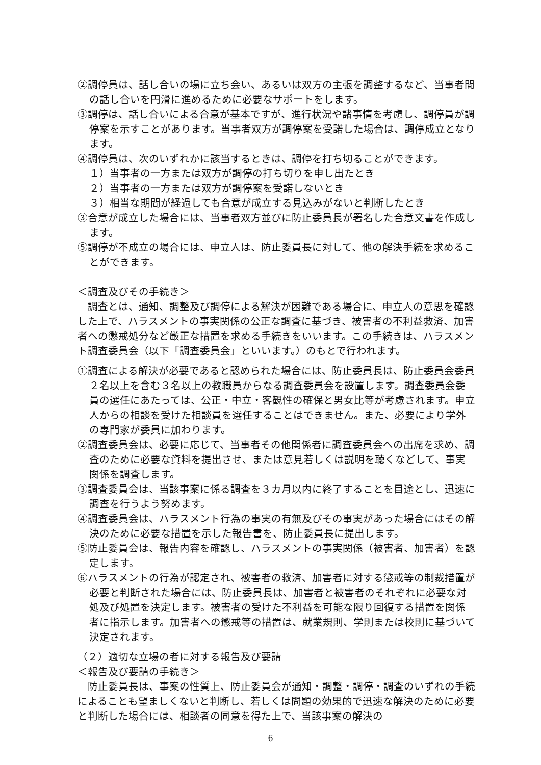②調停員は、話し合いの場に立ち会い、あるいは双方の主張を調整するなど、当事者間の話し合いを円滑に進めるために必要なサポートをします。
③調停は、話し合いによる合意が基本ですが、進行状況や諸事情を考慮し、調停員が調停案を示すことがあります。当事者双方が調停案を受諾した場合は、調停成立となります。
④調停員は、次のいずれかに該当するときは、調停を打ち切ることができます。
１）当事者の一方または双方が調停の打ち切りを申し出たとき
２）当事者の一方または双方が調停案を受諾しないとき
３）相当な期間が経過しても合意が成立する見込みがないと判断したとき
③合意が成立した場合には、当事者双方並びに防止委員長が署名した合意文書を作成します。
⑤調停が不成立の場合には、申立人は、防止委員長に対して、他の解決手続を求めることができます。
＜調査及びその手続き＞
　調査とは、通知、調整及び調停による解決が困難である場合に、申立人の意思を確認した上で、ハラスメントの事実関係の公正な調査に基づき、被害者の不利益救済、加害者への懲戒処分など厳正な措置を求める手続きをいいます。この手続きは、ハラスメント調査委員会（以下「調査委員会」といいます。）のもとで行われます。
①調査による解決が必要であると認められた場合には、防止委員長は、防止委員会委員２名以上を含む３名以上の教職員からなる調査委員会を設置します。調査委員会委員の選任にあたっては、公正・中立・客観性の確保と男女比等が考慮されます。申立人からの相談を受けた相談員を選任することはできません。また、必要により学外の専門家が委員に加わります。
②調査委員会は、必要に応じて、当事者その他関係者に調査委員会への出席を求め、調査のために必要な資料を提出させ、または意見若しくは説明を聴くなどして、事実関係を調査します。
③調査委員会は、当該事案に係る調査を３カ月以内に終了することを目途とし、迅速に調査を行うよう努めます。
④調査委員会は、ハラスメント行為の事実の有無及びその事実があった場合にはその解決のために必要な措置を示した報告書を、防止委員長に提出します。
⑤防止委員会は、報告内容を確認し、ハラスメントの事実関係（被害者、加害者）を認定します。
⑥ハラスメントの行為が認定され、被害者の救済、加害者に対する懲戒等の制裁措置が必要と判断された場合には、防止委員長は、加害者と被害者のそれぞれに必要な対処及び処置を決定します。被害者の受けた不利益を可能な限り回復する措置を関係者に指示します。加害者への懲戒等の措置は、就業規則、学則または校則に基づいて決定されます。
（２）適切な立場の者に対する報告及び要請
＜報告及び要請の手続き＞
　防止委員長は、事案の性質上、防止委員会が通知・調整・調停・調査のいずれの手続によることも望ましくないと判断し、若しくは問題の効果的で迅速な解決のために必要と判断した場合には、相談者の同意を得た上で、当該事案の解決の
6